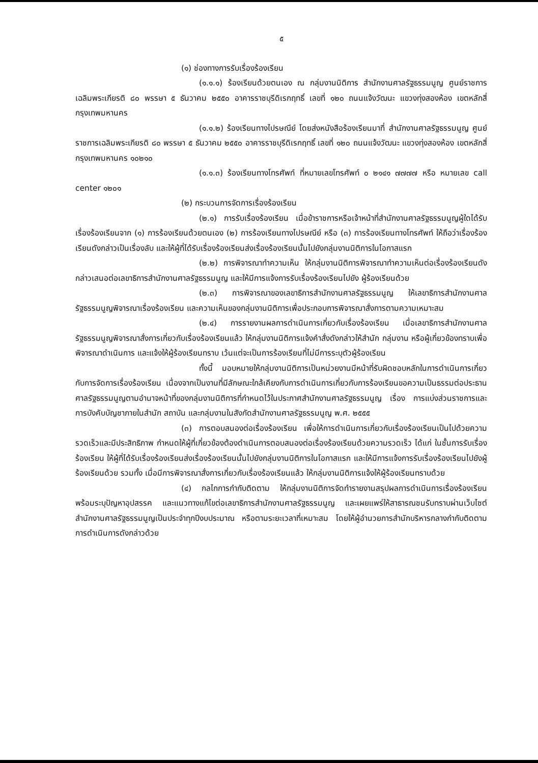๕
(๑) ช่องทางการรับเรื่องร้องเรียน
(๑.๑.๑) ร้องเรียนด้วยตนเอง ณ กลุ่มงานนิติการ สำนักงานศาลรัฐธรรมนูญ ศูนย์ราชการเฉลิมพระเกียรติ ๘๐ พรรษา ๕ ธันวาคม ๒๕๕๐ อาคารราชบุรีดิเรกฤทธิ์ เลขที่ ๑๒๐ ถนนแจ้งวัฒนะ แขวงทุ่งสองห้อง เขตหลักสี่ กรุงเทพมหานคร
(๑.๑.๒) ร้องเรียนทางไปรษณีย์ โดยส่งหนังสือร้องเรียนมาที่ สำนักงานศาลรัฐธรรมนูญ ศูนย์ราชการเฉลิมพระเกียรติ ๘๐ พรรษา ๕ ธันวาคม ๒๕๕๐ อาคารราชบุรีดิเรกฤทธิ์ เลขที่ ๑๒๐ ถนนแจ้งวัฒนะ แขวงทุ่งสองห้อง เขตหลักสี่ กรุงเทพมหานคร ๑๐๒๑๐
(๑.๑.๓) ร้องเรียนทางโทรศัพท์ ที่หมายเลขโทรศัพท์ ๐ ๒๑๔๑ ๗๗๗๗ หรือ หมายเลข call center ๑๒๐๑
(๒) กระบวนการจัดการเรื่องร้องเรียน
(๒.๑) การรับเรื่องร้องเรียน เมื่อข้าราชการหรือเจ้าหน้าที่สำนักงานศาลรัฐธรรมนูญผู้ใดได้รับเรื่องร้องเรียนจาก (๑) การร้องเรียนด้วยตนเอง (๒) การร้องเรียนทางไปรษณีย์ หรือ (๓) การร้องเรียนทางโทรศัพท์ ให้ถือว่าเรื่องร้องเรียนดังกล่าวเป็นเรื่องลับ และให้ผู้ที่ได้รับเรื่องร้องเรียนส่งเรื่องร้องเรียนนั้นไปยังกลุ่มงานนิติการในโอกาสแรก
(๒.๒) การพิจารณาทำความเห็น ให้กลุ่มงานนิติการพิจารณาทำความเห็นต่อเรื่องร้องเรียนดังกล่าวเสนอต่อเลขาธิการสำนักงานศาลรัฐธรรมนูญ และให้มีการแจ้งการรับเรื่องร้องเรียนไปยัง ผู้ร้องเรียนด้วย
(๒.๓) การพิจารณาของเลขาธิการสำนักงานศาลรัฐธรรมนูญ ให้เลขาธิการสำนักงานศาลรัฐธรรมนูญพิจารณาเรื่องร้องเรียน และความเห็นของกลุ่มงานนิติการเพื่อประกอบการพิจารณาสั่งการตามความเหมาะสม
(๒.๔) การรายงานผลการดำเนินการเกี่ยวกับเรื่องร้องเรียน เมื่อเลขาธิการสำนักงานศาลรัฐธรรมนูญพิจารณาสั่งการเกี่ยวกับเรื่องร้องเรียนแล้ว ให้กลุ่มงานนิติการแจ้งคำสั่งดังกล่าวให้สำนัก กลุ่มงาน หรือผู้เกี่ยวข้องทราบเพื่อพิจารณาดำเนินการ และแจ้งให้ผู้ร้องเรียนทราบ เว้นแต่จะเป็นการร้องเรียนที่ไม่มีการระบุตัวผู้ร้องเรียน
ทั้งนี้ มอบหมายให้กลุ่มงานนิติการเป็นหน่วยงานมีหน้าที่รับผิดชอบหลักในการดำเนินการเกี่ยวกับการจัดการเรื่องร้องเรียน เนื่องจากเป็นงานที่มีลักษณะใกล้เคียงกับการดำเนินการเกี่ยวกับการร้องเรียนขอความเป็นธรรมต่อประธานศาลรัฐธรรมนูญตามอำนาจหน้าที่ของกลุ่มงานนิติการที่กำหนดไว้ในประกาศสำนักงานศาลรัฐธรรมนูญ เรื่อง การแบ่งส่วนราชการและการบังคับบัญชาภายในสำนัก สถาบัน และกลุ่มงานในสังกัดสำนักงานศาลรัฐธรรมนูญ พ.ศ. ๒๕๕๕
(๓) การตอบสนองต่อเรื่องร้องเรียน เพื่อให้การดำเนินการเกี่ยวกับเรื่องร้องเรียนเป็นไปด้วยความรวดเร็วและมีประสิทธิภาพ กำหนดให้ผู้ที่เกี่ยวข้องต้องดำเนินการตอบสนองต่อเรื่องร้องเรียนด้วยความรวดเร็ว ได้แก่ ในชั้นการรับเรื่องร้องเรียน ให้ผู้ที่ได้รับเรื่องร้องเรียนส่งเรื่องร้องเรียนนั้นไปยังกลุ่มงานนิติการในโอกาสแรก และให้มีการแจ้งการรับเรื่องร้องเรียนไปยังผู้ร้องเรียนด้วย รวมทั้ง เมื่อมีการพิจารณาสั่งการเกี่ยวกับเรื่องร้องเรียนแล้ว ให้กลุ่มงานนิติการแจ้งให้ผู้ร้องเรียนทราบด้วย
(๔) กลไกการกำกับติดตาม ให้กลุ่มงานนิติการจัดทำรายงานสรุปผลการดำเนินการเรื่องร้องเรียน พร้อมระบุปัญหาอุปสรรค และแนวทางแก้ไขต่อเลขาธิการสำนักงานศาลรัฐธรรมนูญ และเผยแพร่ให้สาธารณชนรับทราบผ่านเว็บไซต์สำนักงานศาลรัฐธรรมนูญเป็นประจำทุกปีงบประมาณ หรือตามระยะเวลาที่เหมาะสม โดยให้ผู้อำนวยการสำนักบริหารกลางกำกับติดตามการดำเนินการดังกล่าวด้วย